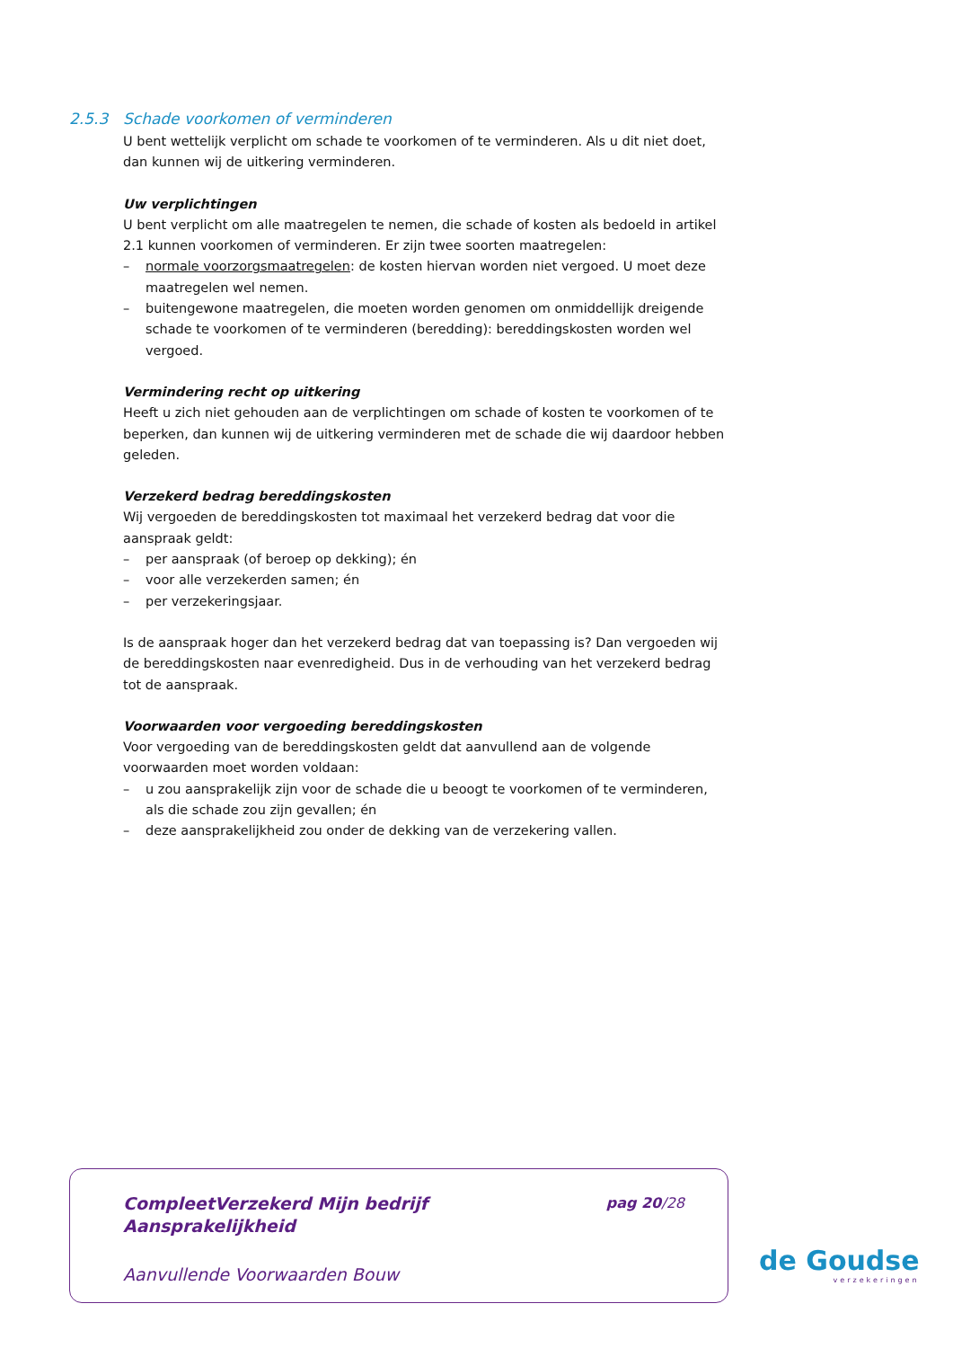2.5.3 Schade voorkomen of verminderen
U bent wettelijk verplicht om schade te voorkomen of te verminderen. Als u dit niet doet, dan kunnen wij de uitkering verminderen.
Uw verplichtingen
U bent verplicht om alle maatregelen te nemen, die schade of kosten als bedoeld in artikel 2.1 kunnen voorkomen of verminderen. Er zijn twee soorten maatregelen:
– normale voorzorgsmaatregelen: de kosten hiervan worden niet vergoed. U moet deze maatregelen wel nemen.
– buitengewone maatregelen, die moeten worden genomen om onmiddellijk dreigende schade te voorkomen of te verminderen (beredding): bereddingskosten worden wel vergoed.
Vermindering recht op uitkering
Heeft u zich niet gehouden aan de verplichtingen om schade of kosten te voorkomen of te beperken, dan kunnen wij de uitkering verminderen met de schade die wij daardoor hebben geleden.
Verzekerd bedrag bereddingskosten
Wij vergoeden de bereddingskosten tot maximaal het verzekerd bedrag dat voor die aanspraak geldt:
– per aanspraak (of beroep op dekking); én
– voor alle verzekerden samen; én
– per verzekeringsjaar.
Is de aanspraak hoger dan het verzekerd bedrag dat van toepassing is? Dan vergoeden wij de bereddingskosten naar evenredigheid. Dus in de verhouding van het verzekerd bedrag tot de aanspraak.
Voorwaarden voor vergoeding bereddingskosten
Voor vergoeding van de bereddingskosten geldt dat aanvullend aan de volgende voorwaarden moet worden voldaan:
– u zou aansprakelijk zijn voor de schade die u beoogt te voorkomen of te verminderen, als die schade zou zijn gevallen; én
– deze aansprakelijkheid zou onder de dekking van de verzekering vallen.
CompleetVerzekerd Mijn bedrijf
Aansprakelijkheid
pag 20/28
Aanvullende Voorwaarden Bouw
de Goudse
verzekeringen